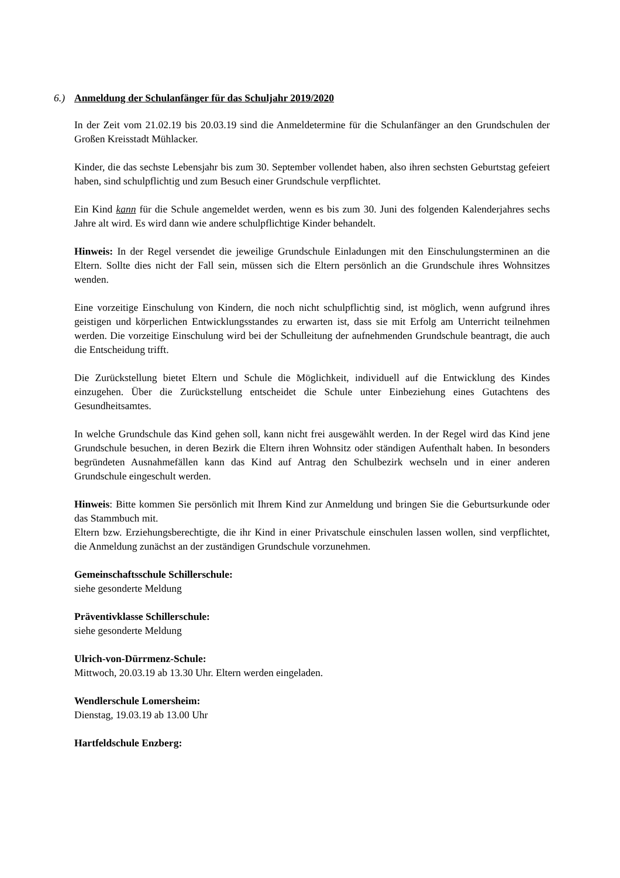6.) Anmeldung der Schulanfänger für das Schuljahr 2019/2020
In der Zeit vom 21.02.19 bis 20.03.19 sind die Anmeldetermine für die Schulanfänger an den Grundschulen der Großen Kreisstadt Mühlacker.
Kinder, die das sechste Lebensjahr bis zum 30. September vollendet haben, also ihren sechsten Geburtstag gefeiert haben, sind schulpflichtig und zum Besuch einer Grundschule verpflichtet.
Ein Kind kann für die Schule angemeldet werden, wenn es bis zum 30. Juni des folgenden Kalenderjahres sechs Jahre alt wird. Es wird dann wie andere schulpflichtige Kinder behandelt.
Hinweis: In der Regel versendet die jeweilige Grundschule Einladungen mit den Einschulungsterminen an die Eltern. Sollte dies nicht der Fall sein, müssen sich die Eltern persönlich an die Grundschule ihres Wohnsitzes wenden.
Eine vorzeitige Einschulung von Kindern, die noch nicht schulpflichtig sind, ist möglich, wenn aufgrund ihres geistigen und körperlichen Entwicklungsstandes zu erwarten ist, dass sie mit Erfolg am Unterricht teilnehmen werden. Die vorzeitige Einschulung wird bei der Schulleitung der aufnehmenden Grundschule beantragt, die auch die Entscheidung trifft.
Die Zurückstellung bietet Eltern und Schule die Möglichkeit, individuell auf die Entwicklung des Kindes einzugehen. Über die Zurückstellung entscheidet die Schule unter Einbeziehung eines Gutachtens des Gesundheitsamtes.
In welche Grundschule das Kind gehen soll, kann nicht frei ausgewählt werden. In der Regel wird das Kind jene Grundschule besuchen, in deren Bezirk die Eltern ihren Wohnsitz oder ständigen Aufenthalt haben. In besonders begründeten Ausnahmefällen kann das Kind auf Antrag den Schulbezirk wechseln und in einer anderen Grundschule eingeschult werden.
Hinweis: Bitte kommen Sie persönlich mit Ihrem Kind zur Anmeldung und bringen Sie die Geburtsurkunde oder das Stammbuch mit.
Eltern bzw. Erziehungsberechtigte, die ihr Kind in einer Privatschule einschulen lassen wollen, sind verpflichtet, die Anmeldung zunächst an der zuständigen Grundschule vorzunehmen.
Gemeinschaftsschule Schillerschule:
siehe gesonderte Meldung
Präventivklasse Schillerschule:
siehe gesonderte Meldung
Ulrich-von-Dürrmenz-Schule:
Mittwoch, 20.03.19 ab 13.30 Uhr. Eltern werden eingeladen.
Wendlerschule Lomersheim:
Dienstag, 19.03.19 ab 13.00 Uhr
Hartfeldschule Enzberg: